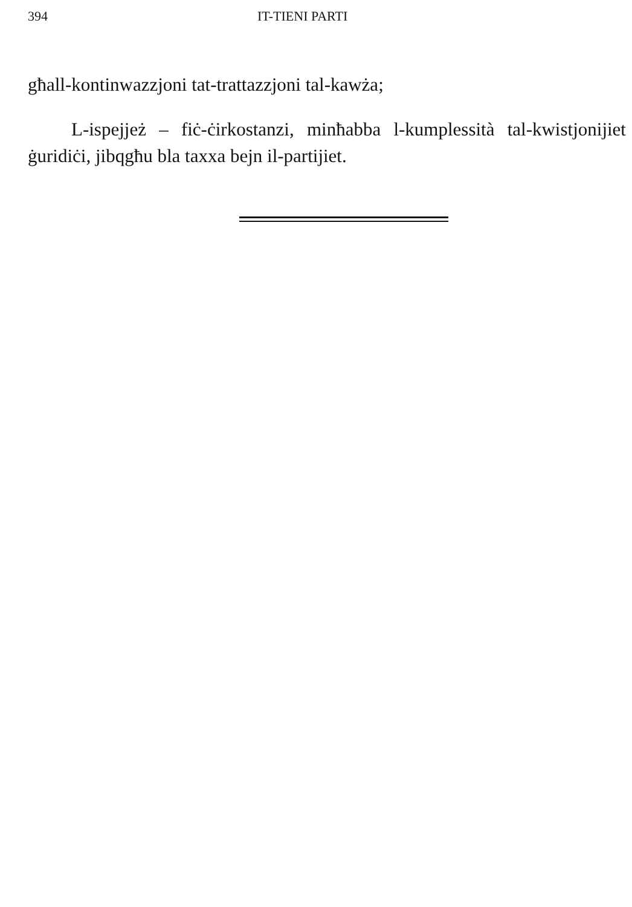394 IT-TIENI PARTI
għall-kontinwazzjoni tat-trattazzjoni tal-kawża;
L-ispejjeż – fiċ-ċirkostanzi, minħabba l-kumplessità tal-kwistjonijiet ġuridiċi, jibqgħu bla taxxa bejn il-partijiet.